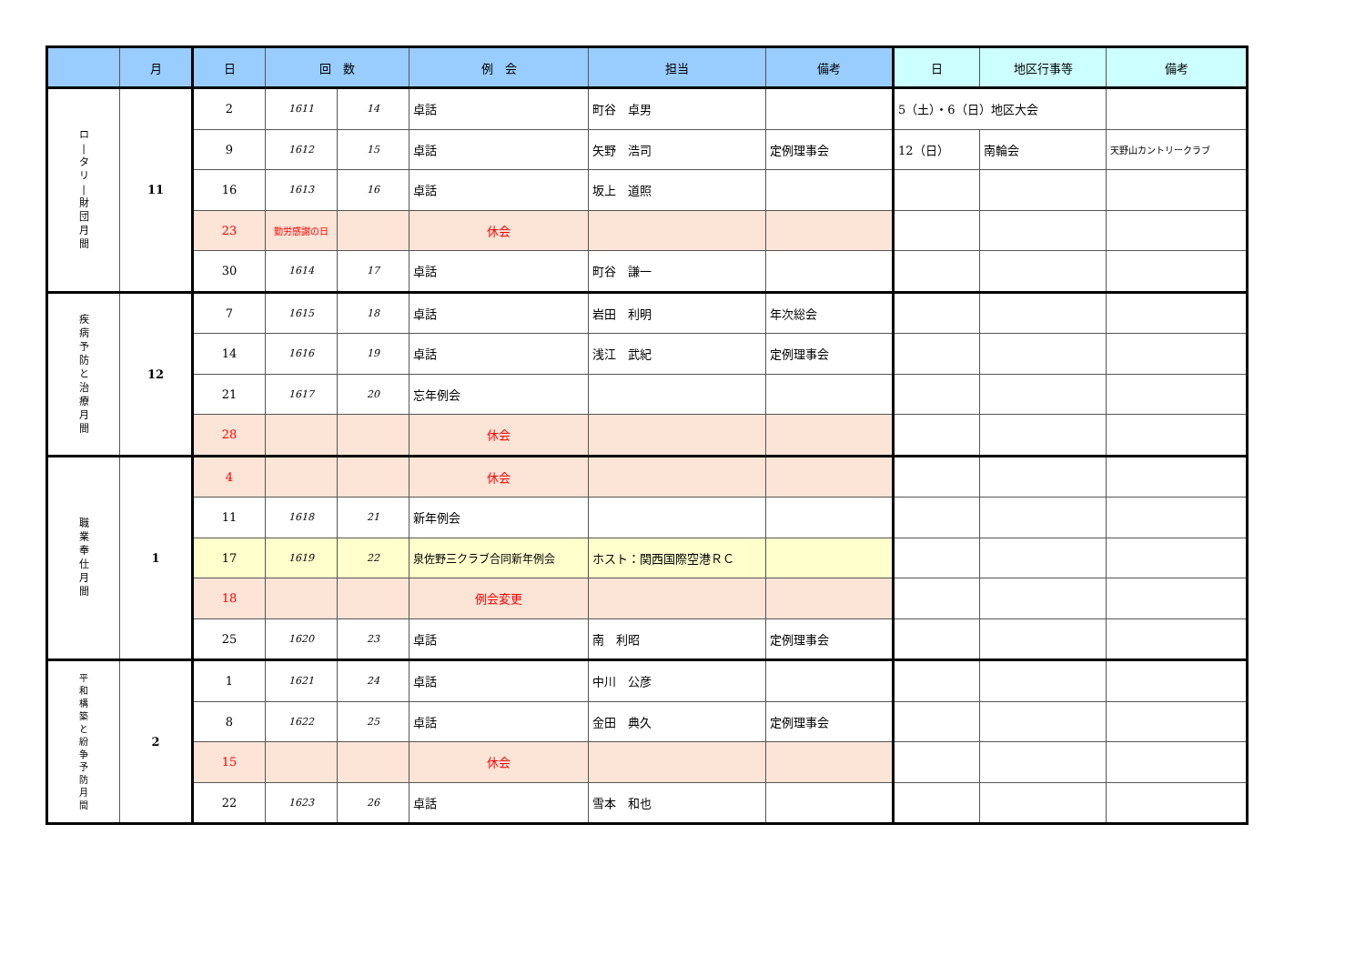| | 月 | 日 | 回 数 | | 例 会 | 担当 | 備考 | 日 | 地区行事等 | 備考 |
| --- | --- | --- | --- | --- | --- | --- | --- | --- | --- | --- |
| ロ / タ リ / 財 団 月 間 | 11 | 2 | 1611 | 14 | 卓話 | 町谷 卓男 | | 5（土）・6（日）地区大会 | | |
| | | 9 | 1612 | 15 | 卓話 | 矢野 浩司 | 定例理事会 | 12（日） | 南輪会 | 天野山カントリークラブ |
| | | 16 | 1613 | 16 | 卓話 | 坂上 道照 | | | | |
| | | 23 | 勤労感謝の日 | | 休会 | | | | | |
| | | 30 | 1614 | 17 | 卓話 | 町谷 謙一 | | | | |
| 疾 病 予 防 と 治 療 月 間 | 12 | 7 | 1615 | 18 | 卓話 | 岩田 利明 | 年次総会 | | | |
| | | 14 | 1616 | 19 | 卓話 | 浅江 武紀 | 定例理事会 | | | |
| | | 21 | 1617 | 20 | 忘年例会 | | | | | |
| | | 28 | | | 休会 | | | | | |
| 職 業 奉 仕 月 間 | 1 | 4 | | | 休会 | | | | | |
| | | 11 | 1618 | 21 | 新年例会 | | | | | |
| | | 17 | 1619 | 22 | 泉佐野三クラブ合同新年例会 | ホスト：関西国際空港ＲＣ | | | | |
| | | 18 | | | 例会変更 | | | | | |
| | | 25 | 1620 | 23 | 卓話 | 南 利昭 | 定例理事会 | | | |
| 平 和 構 築 と 紛 争 予 防 月 間 | 2 | 1 | 1621 | 24 | 卓話 | 中川 公彦 | | | | |
| | | 8 | 1622 | 25 | 卓話 | 金田 典久 | 定例理事会 | | | |
| | | 15 | | | 休会 | | | | | |
| | | 22 | 1623 | 26 | 卓話 | 雪本 和也 | | | | |